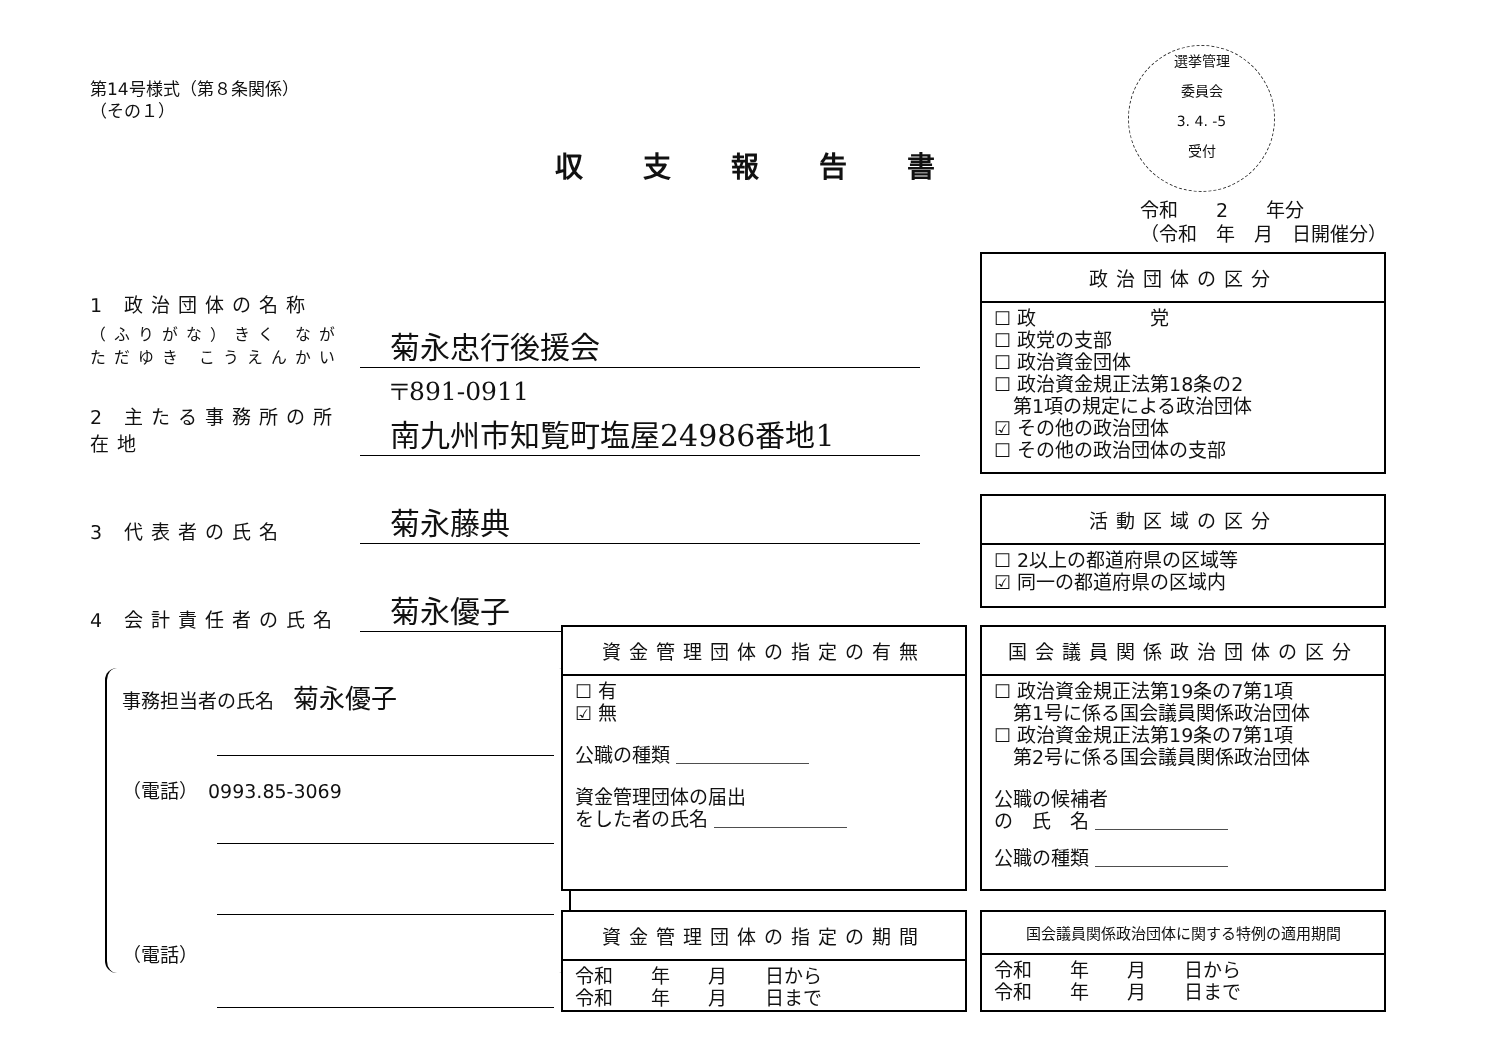第14号様式（第８条関係）
（その１）
収支報告書
選挙管理
委員会
3. 4. -5
受付
令和　　2　　年分
（令和　年　月　日開催分）
1 政治団体の名称
（ふりがな）きく なが ただゆき こうえんかい
菊永忠行後援会
2 主たる事務所の所在地
〒891-0911
南九州市知覧町塩屋24986番地1
3 代表者の氏名
菊永藤典
4 会計責任者の氏名
菊永優子
事務担当者の氏名　菊永優子
（電話）　0993.85-3069
（電話）
政治団体の区分
☐ 政　　　　　　党
☐ 政党の支部
☐ 政治資金団体
☐ 政治資金規正法第18条の2
　第1項の規定による政治団体
☑ その他の政治団体
☐ その他の政治団体の支部
活動区域の区分
☐ 2以上の都道府県の区域等
☑ 同一の都道府県の区域内
資金管理団体の指定の有無
☐ 有
☑ 無
公職の種類 ＿＿＿＿＿＿＿
資金管理団体の届出
をした者の氏名 ＿＿＿＿＿＿＿
国会議員関係政治団体の区分
☐ 政治資金規正法第19条の7第1項
　第1号に係る国会議員関係政治団体
☐ 政治資金規正法第19条の7第1項
　第2号に係る国会議員関係政治団体
公職の候補者
の　氏　名 ＿＿＿＿＿＿＿
公職の種類 ＿＿＿＿＿＿＿
資金管理団体の指定の期間
令和　　年　　月　　日から
令和　　年　　月　　日まで
国会議員関係政治団体に関する特例の適用期間
令和　　年　　月　　日から
令和　　年　　月　　日まで